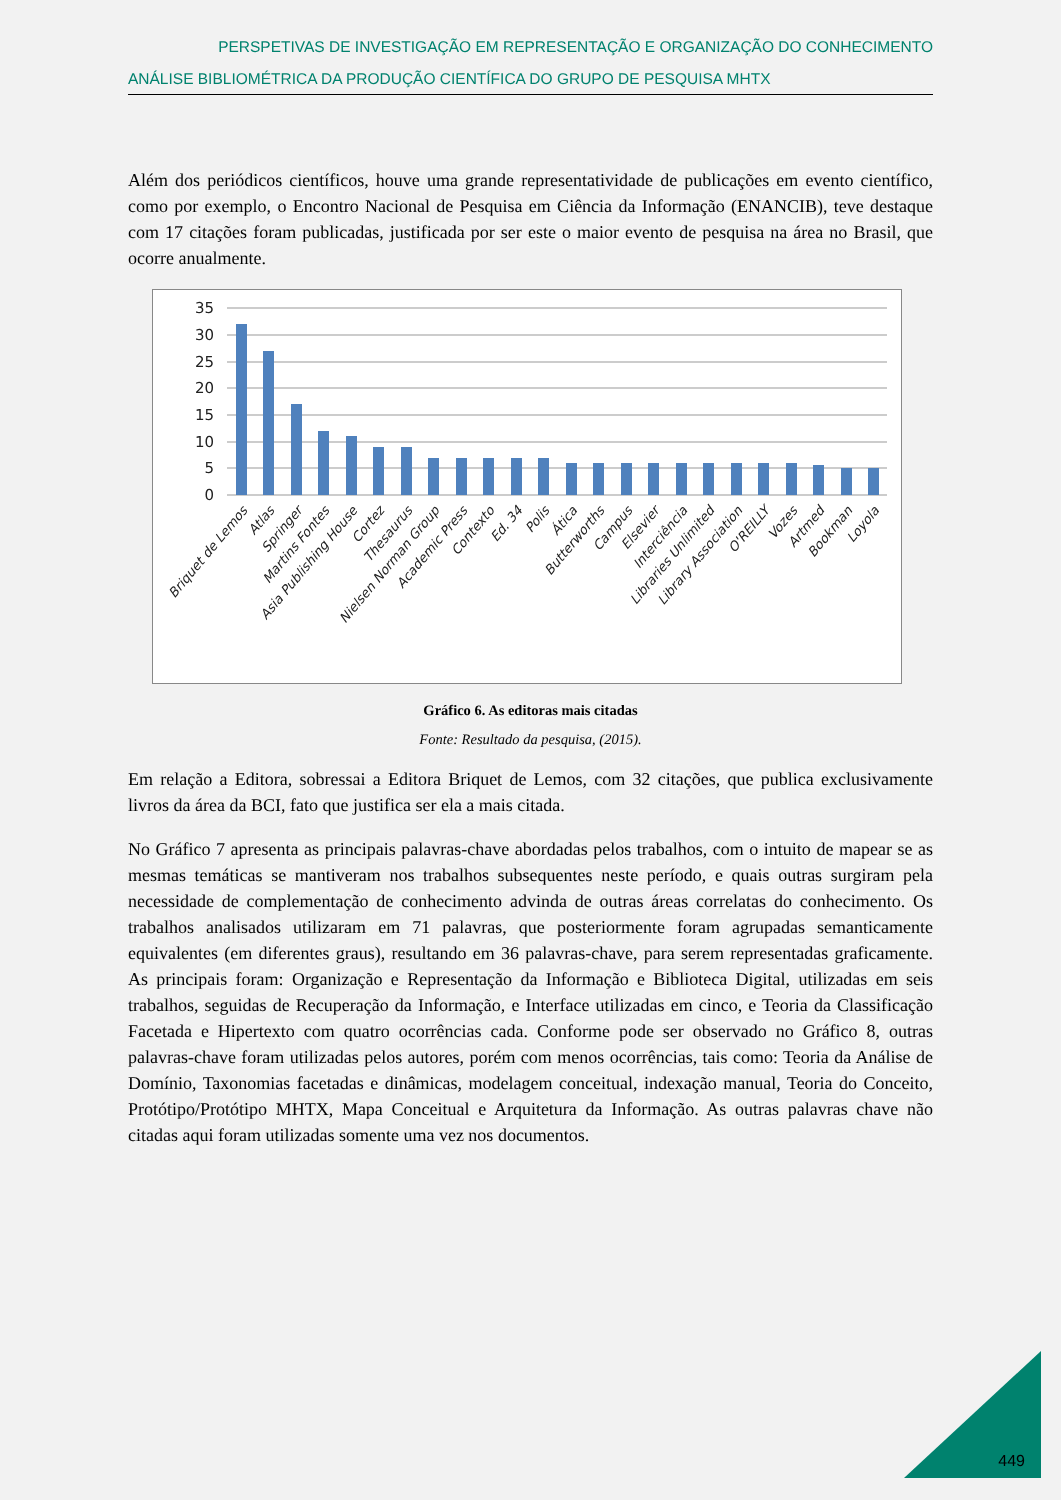PERSPETIVAS DE INVESTIGAÇÃO EM REPRESENTAÇÃO E ORGANIZAÇÃO DO CONHECIMENTO
ANÁLISE BIBLIOMÉTRICA DA PRODUÇÃO CIENTÍFICA DO GRUPO DE PESQUISA MHTX
Além dos periódicos científicos, houve uma grande representatividade de publicações em evento científico, como por exemplo, o Encontro Nacional de Pesquisa em Ciência da Informação (ENANCIB), teve destaque com 17 citações foram publicadas, justificada por ser este o maior evento de pesquisa na área no Brasil, que ocorre anualmente.
35
30
25
20
15
10
5
0
Briquet de Lemos
Atlas
Springer
Martins Fontes
Asia Publishing House
Cortez
Thesaurus
Nielsen Norman Group
Academic Press
Contexto
Ed. 34
Polis
Ática
Butterworths
Campus
Elsevier
Interciência
Libraries Unlimited
Library Association
O'REILLY
Vozes
Artmed
Bookman
Loyola
Gráfico 6. As editoras mais citadas
Fonte: Resultado da pesquisa, (2015).
Em relação a Editora, sobressai a Editora Briquet de Lemos, com 32 citações, que publica exclusivamente livros da área da BCI, fato que justifica ser ela a mais citada.
No Gráfico 7 apresenta as principais palavras-chave abordadas pelos trabalhos, com o intuito de mapear se as mesmas temáticas se mantiveram nos trabalhos subsequentes neste período, e quais outras surgiram pela necessidade de complementação de conhecimento advinda de outras áreas correlatas do conhecimento. Os trabalhos analisados utilizaram em 71 palavras, que posteriormente foram agrupadas semanticamente equivalentes (em diferentes graus), resultando em 36 palavras-chave, para serem representadas graficamente. As principais foram: Organização e Representação da Informação e Biblioteca Digital, utilizadas em seis trabalhos, seguidas de Recuperação da Informação, e Interface utilizadas em cinco, e Teoria da Classificação Facetada e Hipertexto com quatro ocorrências cada. Conforme pode ser observado no Gráfico 8, outras palavras-chave foram utilizadas pelos autores, porém com menos ocorrências, tais como: Teoria da Análise de Domínio, Taxonomias facetadas e dinâmicas, modelagem conceitual, indexação manual, Teoria do Conceito, Protótipo/Protótipo MHTX, Mapa Conceitual e Arquitetura da Informação. As outras palavras chave não citadas aqui foram utilizadas somente uma vez nos documentos.
449